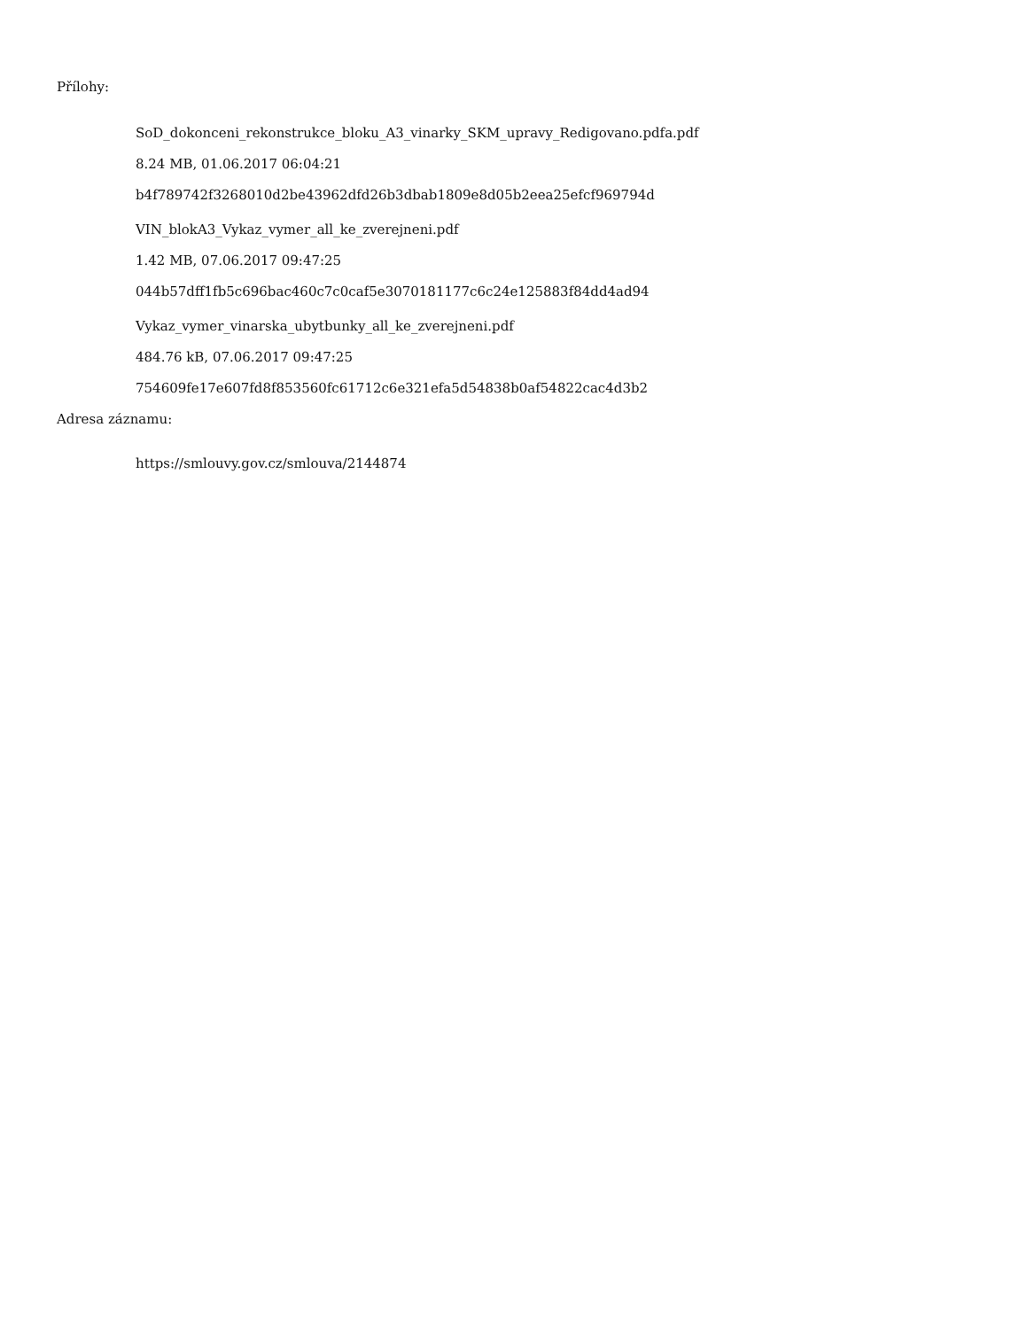Přílohy:
SoD_dokonceni_rekonstrukce_bloku_A3_vinarky_SKM_upravy_Redigovano.pdfa.pdf
8.24 MB, 01.06.2017 06:04:21
b4f789742f3268010d2be43962dfd26b3dbab1809e8d05b2eea25efcf969794d
VIN_blokA3_Vykaz_vymer_all_ke_zverejneni.pdf
1.42 MB, 07.06.2017 09:47:25
044b57dff1fb5c696bac460c7c0caf5e3070181177c6c24e125883f84dd4ad94
Vykaz_vymer_vinarska_ubytbunky_all_ke_zverejneni.pdf
484.76 kB, 07.06.2017 09:47:25
754609fe17e607fd8f853560fc61712c6e321efa5d54838b0af54822cac4d3b2
Adresa záznamu:
https://smlouvy.gov.cz/smlouva/2144874